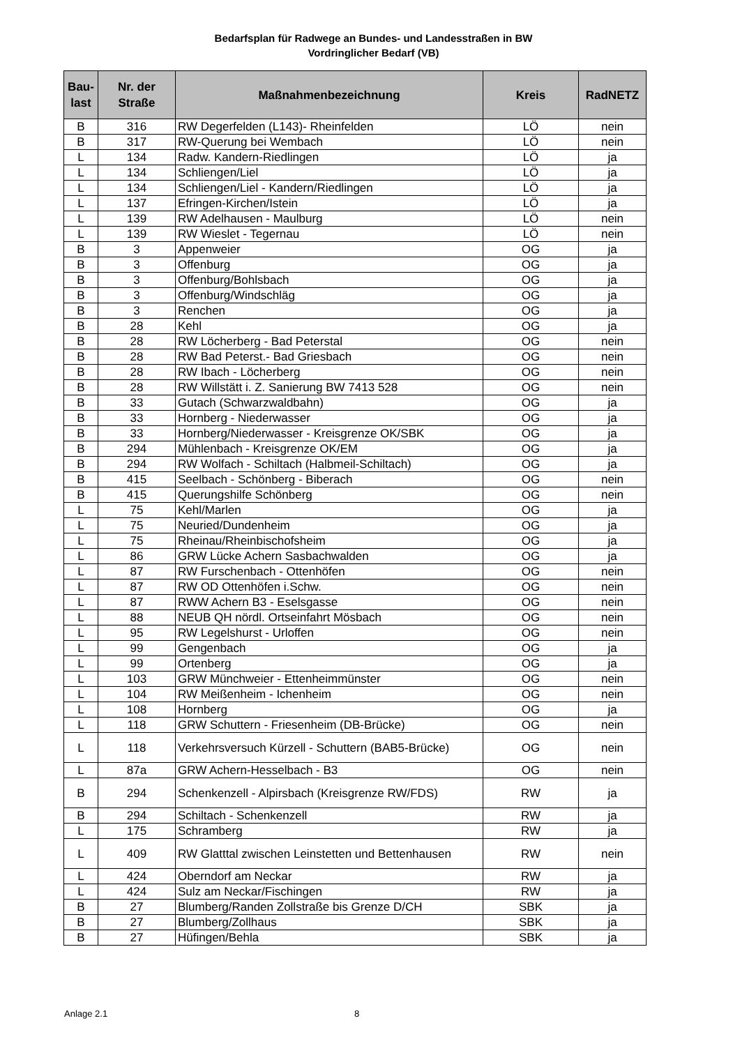Bedarfsplan für Radwege an Bundes- und Landesstraßen in BW
Vordringlicher Bedarf (VB)
| Bau- last | Nr. der Straße | Maßnahmenbezeichnung | Kreis | RadNETZ |
| --- | --- | --- | --- | --- |
| B | 316 | RW Degerfelden (L143)- Rheinfelden | LÖ | nein |
| B | 317 | RW-Querung bei Wembach | LÖ | nein |
| L | 134 | Radw. Kandern-Riedlingen | LÖ | ja |
| L | 134 | Schliengen/Liel | LÖ | ja |
| L | 134 | Schliengen/Liel - Kandern/Riedlingen | LÖ | ja |
| L | 137 | Efringen-Kirchen/Istein | LÖ | ja |
| L | 139 | RW Adelhausen - Maulburg | LÖ | nein |
| L | 139 | RW Wieslet - Tegernau | LÖ | nein |
| B | 3 | Appenweier | OG | ja |
| B | 3 | Offenburg | OG | ja |
| B | 3 | Offenburg/Bohlsbach | OG | ja |
| B | 3 | Offenburg/Windschläg | OG | ja |
| B | 3 | Renchen | OG | ja |
| B | 28 | Kehl | OG | ja |
| B | 28 | RW Löcherberg - Bad Peterstal | OG | nein |
| B | 28 | RW Bad Peterst.- Bad Griesbach | OG | nein |
| B | 28 | RW Ibach - Löcherberg | OG | nein |
| B | 28 | RW Willstätt i. Z. Sanierung BW 7413 528 | OG | nein |
| B | 33 | Gutach (Schwarzwaldbahn) | OG | ja |
| B | 33 | Hornberg - Niederwasser | OG | ja |
| B | 33 | Hornberg/Niederwasser - Kreisgrenze OK/SBK | OG | ja |
| B | 294 | Mühlenbach - Kreisgrenze OK/EM | OG | ja |
| B | 294 | RW Wolfach - Schiltach (Halbmeil-Schiltach) | OG | ja |
| B | 415 | Seelbach - Schönberg - Biberach | OG | nein |
| B | 415 | Querungshilfe Schönberg | OG | nein |
| L | 75 | Kehl/Marlen | OG | ja |
| L | 75 | Neuried/Dundenheim | OG | ja |
| L | 75 | Rheinau/Rheinbischofsheim | OG | ja |
| L | 86 | GRW Lücke Achern Sasbachwalden | OG | ja |
| L | 87 | RW Furschenbach - Ottenhöfen | OG | nein |
| L | 87 | RW OD Ottenhöfen i.Schw. | OG | nein |
| L | 87 | RWW Achern B3 - Eselsgasse | OG | nein |
| L | 88 | NEUB QH nördl. Ortseinfahrt Mösbach | OG | nein |
| L | 95 | RW Legelshurst - Urloffen | OG | nein |
| L | 99 | Gengenbach | OG | ja |
| L | 99 | Ortenberg | OG | ja |
| L | 103 | GRW Münchweier - Ettenheimmünster | OG | nein |
| L | 104 | RW Meißenheim - Ichenheim | OG | nein |
| L | 108 | Hornberg | OG | ja |
| L | 118 | GRW Schuttern - Friesenheim (DB-Brücke) | OG | nein |
| L | 118 | Verkehrsversuch Kürzell - Schuttern (BAB5-Brücke) | OG | nein |
| L | 87a | GRW Achern-Hesselbach - B3 | OG | nein |
| B | 294 | Schenkenzell - Alpirsbach (Kreisgrenze RW/FDS) | RW | ja |
| B | 294 | Schiltach - Schenkenzell | RW | ja |
| L | 175 | Schramberg | RW | ja |
| L | 409 | RW Glatttal zwischen Leinstetten und Bettenhausen | RW | nein |
| L | 424 | Oberndorf am Neckar | RW | ja |
| L | 424 | Sulz am Neckar/Fischingen | RW | ja |
| B | 27 | Blumberg/Randen Zollstraße bis Grenze D/CH | SBK | ja |
| B | 27 | Blumberg/Zollhaus | SBK | ja |
| B | 27 | Hüfingen/Behla | SBK | ja |
Anlage 2.1 8